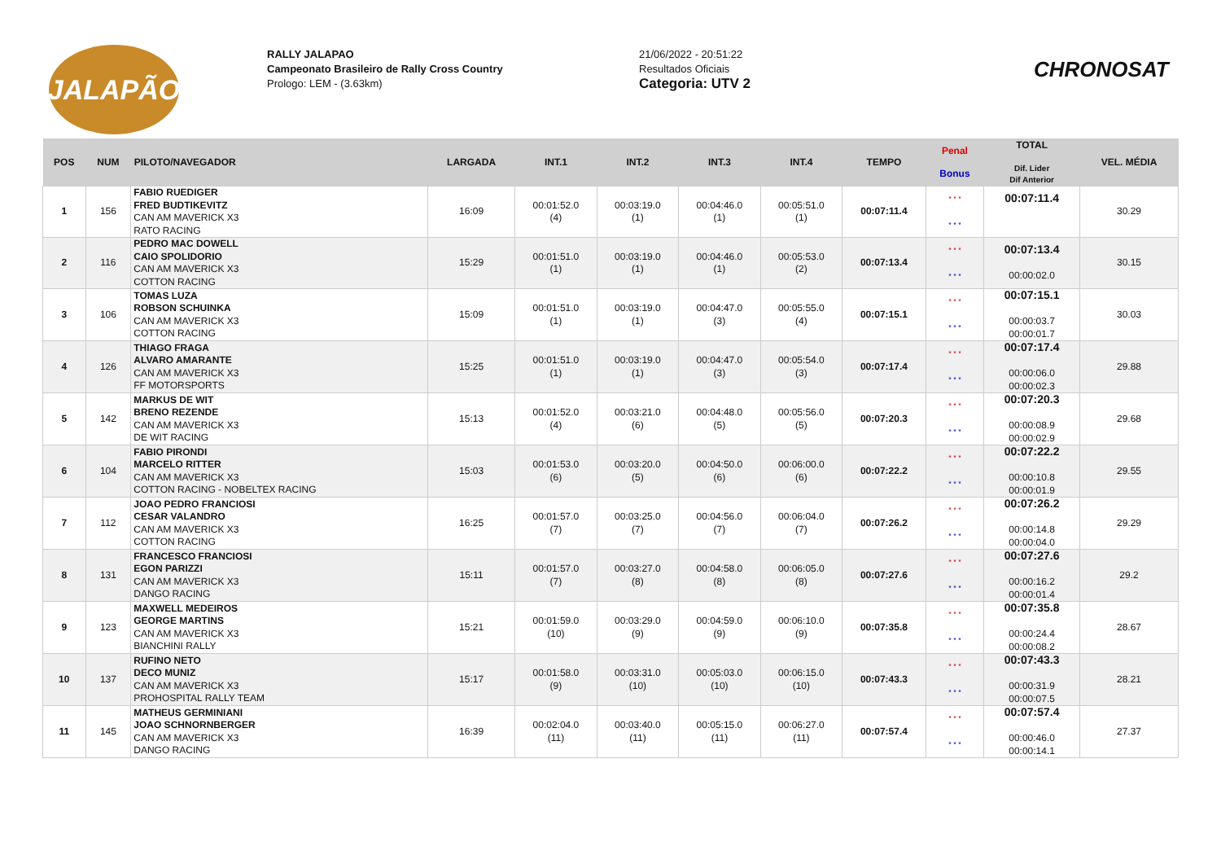JALAPÃO
RALLY JALAPAO
Campeonato Brasileiro de Rally Cross Country
Prologo: LEM - (3.63km)
21/06/2022 - 20:51:22
Resultados Oficiais
Categoria: UTV 2
CHRONOSAT
| POS | NUM | PILOTO/NAVEGADOR | LARGADA | INT.1 | INT.2 | INT.3 | INT.4 | TEMPO | Penal Bonus | TOTAL Dif. Lider Dif Anterior | VEL. MÉDIA |
| --- | --- | --- | --- | --- | --- | --- | --- | --- | --- | --- | --- |
| 1 | 156 | FABIO RUEDIGER FRED BUDTIKEVITZ CAN AM MAVERICK X3 RATO RACING | 16:09 | 00:01:52.0 (4) | 00:03:19.0 (1) | 00:04:46.0 (1) | 00:05:51.0 (1) | 00:07:11.4 | * * * * * * | 00:07:11.4 | 30.29 |
| 2 | 116 | PEDRO MAC DOWELL CAIO SPOLIDORIO CAN AM MAVERICK X3 COTTON RACING | 15:29 | 00:01:51.0 (1) | 00:03:19.0 (1) | 00:04:46.0 (1) | 00:05:53.0 (2) | 00:07:13.4 | * * * * * * | 00:07:13.4 00:00:02.0 | 30.15 |
| 3 | 106 | TOMAS LUZA ROBSON SCHUINKA CAN AM MAVERICK X3 COTTON RACING | 15:09 | 00:01:51.0 (1) | 00:03:19.0 (1) | 00:04:47.0 (3) | 00:05:55.0 (4) | 00:07:15.1 | * * * * * * | 00:07:15.1 00:00:03.7 00:00:01.7 | 30.03 |
| 4 | 126 | THIAGO FRAGA ALVARO AMARANTE CAN AM MAVERICK X3 FF MOTORSPORTS | 15:25 | 00:01:51.0 (1) | 00:03:19.0 (1) | 00:04:47.0 (3) | 00:05:54.0 (3) | 00:07:17.4 | * * * * * * | 00:07:17.4 00:00:06.0 00:00:02.3 | 29.88 |
| 5 | 142 | MARKUS DE WIT BRENO REZENDE CAN AM MAVERICK X3 DE WIT RACING | 15:13 | 00:01:52.0 (4) | 00:03:21.0 (6) | 00:04:48.0 (5) | 00:05:56.0 (5) | 00:07:20.3 | * * * * * * | 00:07:20.3 00:00:08.9 00:00:02.9 | 29.68 |
| 6 | 104 | FABIO PIRONDI MARCELO RITTER CAN AM MAVERICK X3 COTTON RACING - NOBELTEX RACING | 15:03 | 00:01:53.0 (6) | 00:03:20.0 (5) | 00:04:50.0 (6) | 00:06:00.0 (6) | 00:07:22.2 | * * * * * * | 00:07:22.2 00:00:10.8 00:00:01.9 | 29.55 |
| 7 | 112 | JOAO PEDRO FRANCIOSI CESAR VALANDRO CAN AM MAVERICK X3 COTTON RACING | 16:25 | 00:01:57.0 (7) | 00:03:25.0 (7) | 00:04:56.0 (7) | 00:06:04.0 (7) | 00:07:26.2 | * * * * * * | 00:07:26.2 00:00:14.8 00:00:04.0 | 29.29 |
| 8 | 131 | FRANCESCO FRANCIOSI EGON PARIZZI CAN AM MAVERICK X3 DANGO RACING | 15:11 | 00:01:57.0 (7) | 00:03:27.0 (8) | 00:04:58.0 (8) | 00:06:05.0 (8) | 00:07:27.6 | * * * * * * | 00:07:27.6 00:00:16.2 00:00:01.4 | 29.2 |
| 9 | 123 | MAXWELL MEDEIROS GEORGE MARTINS CAN AM MAVERICK X3 BIANCHINI RALLY | 15:21 | 00:01:59.0 (10) | 00:03:29.0 (9) | 00:04:59.0 (9) | 00:06:10.0 (9) | 00:07:35.8 | * * * * * * | 00:07:35.8 00:00:24.4 00:00:08.2 | 28.67 |
| 10 | 137 | RUFINO NETO DECO MUNIZ CAN AM MAVERICK X3 PROHOSPITAL RALLY TEAM | 15:17 | 00:01:58.0 (9) | 00:03:31.0 (10) | 00:05:03.0 (10) | 00:06:15.0 (10) | 00:07:43.3 | * * * * * * | 00:07:43.3 00:00:31.9 00:00:07.5 | 28.21 |
| 11 | 145 | MATHEUS GERMINIANI JOAO SCHNORNBERGER CAN AM MAVERICK X3 DANGO RACING | 16:39 | 00:02:04.0 (11) | 00:03:40.0 (11) | 00:05:15.0 (11) | 00:06:27.0 (11) | 00:07:57.4 | * * * * * * | 00:07:57.4 00:00:46.0 00:00:14.1 | 27.37 |